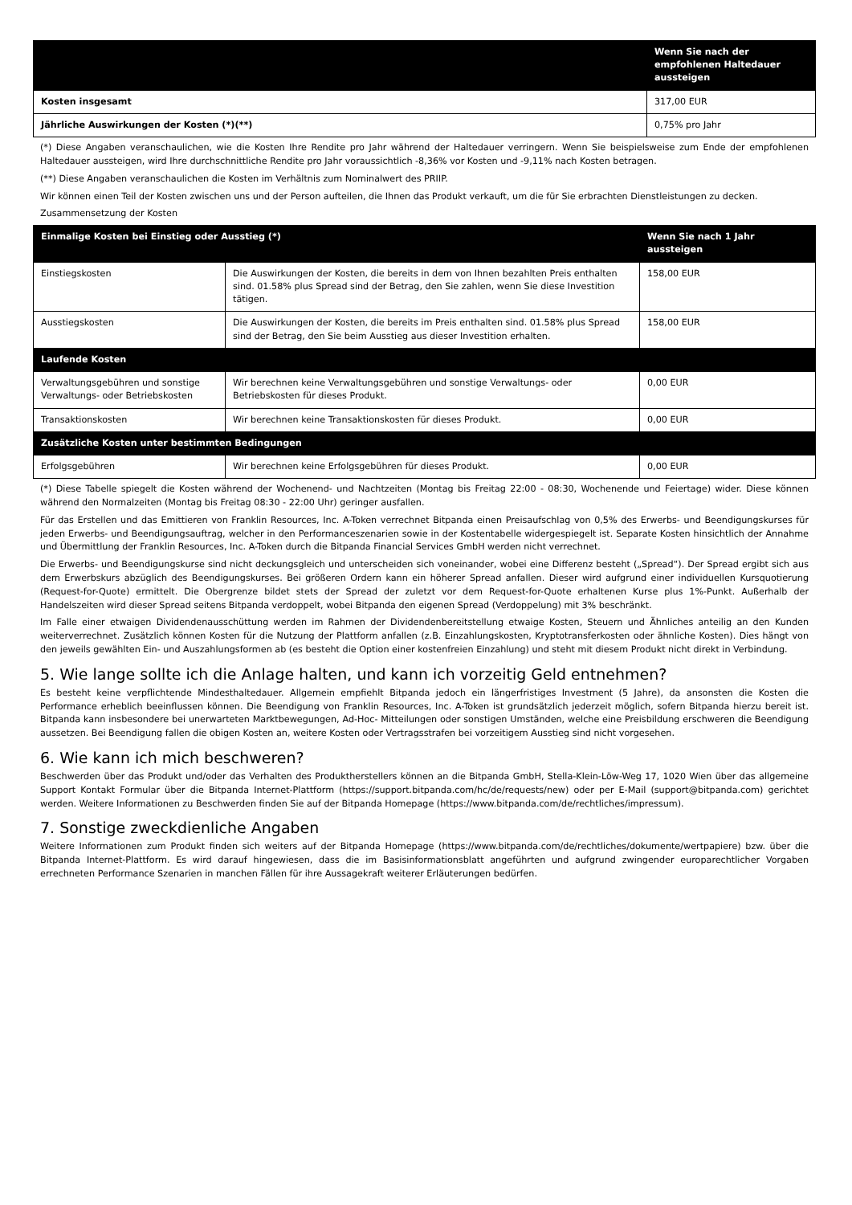| | Wenn Sie nach der empfohlenen Haltedauer aussteigen |
| --- | --- |
| Kosten insgesamt | 317,00 EUR |
| Jährliche Auswirkungen der Kosten (*)(**) | 0,75% pro Jahr |
(*) Diese Angaben veranschaulichen, wie die Kosten Ihre Rendite pro Jahr während der Haltedauer verringern. Wenn Sie beispielsweise zum Ende der empfohlenen Haltedauer aussteigen, wird Ihre durchschnittliche Rendite pro Jahr voraussichtlich -8,36% vor Kosten und -9,11% nach Kosten betragen.
(**) Diese Angaben veranschaulichen die Kosten im Verhältnis zum Nominalwert des PRIIP.
Wir können einen Teil der Kosten zwischen uns und der Person aufteilen, die Ihnen das Produkt verkauft, um die für Sie erbrachten Dienstleistungen zu decken.
Zusammensetzung der Kosten
| Einmalige Kosten bei Einstieg oder Ausstieg (*) | | Wenn Sie nach 1 Jahr aussteigen |
| --- | --- | --- |
| Einstiegskosten | Die Auswirkungen der Kosten, die bereits in dem von Ihnen bezahlten Preis enthalten sind. 01.58% plus Spread sind der Betrag, den Sie zahlen, wenn Sie diese Investition tätigen. | 158,00 EUR |
| Ausstiegskosten | Die Auswirkungen der Kosten, die bereits im Preis enthalten sind. 01.58% plus Spread sind der Betrag, den Sie beim Ausstieg aus dieser Investition erhalten. | 158,00 EUR |
| Laufende Kosten | | |
| Verwaltungsgebühren und sonstige Verwaltungs- oder Betriebskosten | Wir berechnen keine Verwaltungsgebühren und sonstige Verwaltungs- oder Betriebskosten für dieses Produkt. | 0,00 EUR |
| Transaktionskosten | Wir berechnen keine Transaktionskosten für dieses Produkt. | 0,00 EUR |
| Zusätzliche Kosten unter bestimmten Bedingungen | | |
| Erfolgsgebühren | Wir berechnen keine Erfolgsgebühren für dieses Produkt. | 0,00 EUR |
(*) Diese Tabelle spiegelt die Kosten während der Wochenend- und Nachtzeiten (Montag bis Freitag 22:00 - 08:30, Wochenende und Feiertage) wider. Diese können während den Normalzeiten (Montag bis Freitag 08:30 - 22:00 Uhr) geringer ausfallen.
Für das Erstellen und das Emittieren von Franklin Resources, Inc. A-Token verrechnet Bitpanda einen Preisaufschlag von 0,5% des Erwerbs- und Beendigungskurses für jeden Erwerbs- und Beendigungsauftrag, welcher in den Performanceszenarien sowie in der Kostentabelle widergespiegelt ist. Separate Kosten hinsichtlich der Annahme und Übermittlung der Franklin Resources, Inc. A-Token durch die Bitpanda Financial Services GmbH werden nicht verrechnet.
Die Erwerbs- und Beendigungskurse sind nicht deckungsgleich und unterscheiden sich voneinander, wobei eine Differenz besteht („Spread“). Der Spread ergibt sich aus dem Erwerbskurs abzüglich des Beendigungskurses. Bei größeren Ordern kann ein höherer Spread anfallen. Dieser wird aufgrund einer individuellen Kursquotierung (Request-for-Quote) ermittelt. Die Obergrenze bildet stets der Spread der zuletzt vor dem Request-for-Quote erhaltenen Kurse plus 1%-Punkt. Außerhalb der Handelszeiten wird dieser Spread seitens Bitpanda verdoppelt, wobei Bitpanda den eigenen Spread (Verdoppelung) mit 3% beschränkt.
Im Falle einer etwaigen Dividendenausschüttung werden im Rahmen der Dividendenbereitstellung etwaige Kosten, Steuern und Ähnliches anteilig an den Kunden weiterverrechnet. Zusätzlich können Kosten für die Nutzung der Plattform anfallen (z.B. Einzahlungskosten, Kryptotransferkosten oder ähnliche Kosten). Dies hängt von den jeweils gewählten Ein- und Auszahlungsformen ab (es besteht die Option einer kostenfreien Einzahlung) und steht mit diesem Produkt nicht direkt in Verbindung.
5. Wie lange sollte ich die Anlage halten, und kann ich vorzeitig Geld entnehmen?
Es besteht keine verpflichtende Mindesthaltedauer. Allgemein empfiehlt Bitpanda jedoch ein längerfristiges Investment (5 Jahre), da ansonsten die Kosten die Performance erheblich beeinflussen können. Die Beendigung von Franklin Resources, Inc. A-Token ist grundsätzlich jederzeit möglich, sofern Bitpanda hierzu bereit ist. Bitpanda kann insbesondere bei unerwarteten Marktbewegungen, Ad-Hoc- Mitteilungen oder sonstigen Umständen, welche eine Preisbildung erschweren die Beendigung aussetzen. Bei Beendigung fallen die obigen Kosten an, weitere Kosten oder Vertragsstrafen bei vorzeitigem Ausstieg sind nicht vorgesehen.
6. Wie kann ich mich beschweren?
Beschwerden über das Produkt und/oder das Verhalten des Produktherstellers können an die Bitpanda GmbH, Stella-Klein-Löw-Weg 17, 1020 Wien über das allgemeine Support Kontakt Formular über die Bitpanda Internet-Plattform (https://support.bitpanda.com/hc/de/requests/new) oder per E-Mail (support@bitpanda.com) gerichtet werden. Weitere Informationen zu Beschwerden finden Sie auf der Bitpanda Homepage (https://www.bitpanda.com/de/rechtliches/impressum).
7. Sonstige zweckdienliche Angaben
Weitere Informationen zum Produkt finden sich weiters auf der Bitpanda Homepage (https://www.bitpanda.com/de/rechtliches/dokumente/wertpapiere) bzw. über die Bitpanda Internet-Plattform. Es wird darauf hingewiesen, dass die im Basisinformationsblatt angeführten und aufgrund zwingender europarechtlicher Vorgaben errechneten Performance Szenarien in manchen Fällen für ihre Aussagekraft weiterer Erläuterungen bedürfen.